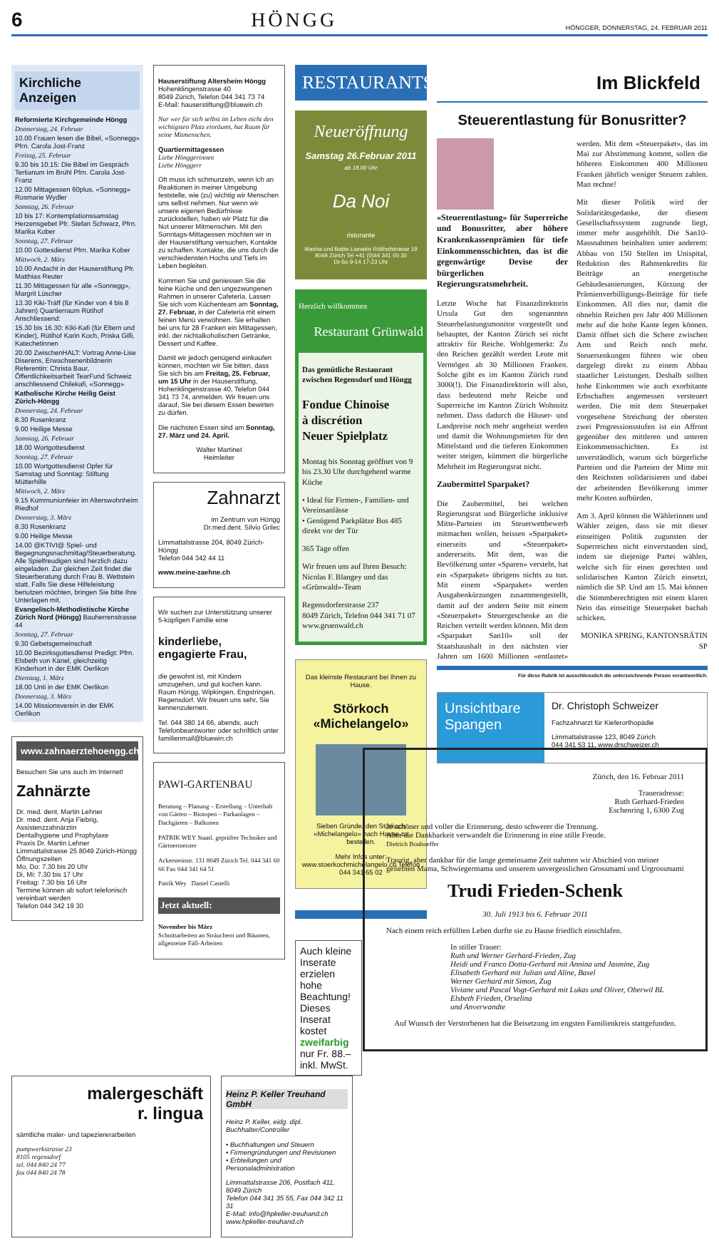6 HÖNGG HÖNGGER, DONNERSTAG, 24. FEBRUAR 2011
Kirchliche Anzeigen
Reformierte Kirchgemeinde Höngg
Donnerstag, 24. Februar
10.00 Frauen lesen die Bibel, «Sonnegg» Pfrn. Carola Jost-Franz
Freitag, 25. Februar
9.30 bis 10.15: Die Bibel im Gespräch Tertianum Im Brühl Pfrn. Carola Jost-Franz
12.00 Mittagessen 60plus, «Sonnegg» Rosmarie Wydler
Samstag, 26. Februar
10 bis 17: Kontemplationssamstag Herzensgebet Pfr. Stefan Schwarz, Pfrn. Marika Kober
Sonntag, 27. Februar
10.00 Gottesdienst Pfrn. Marika Kober
Mittwoch, 2. März
10.00 Andacht in der Hauserstiftung Pfr. Matthias Reuter
11.30 Mittagessen für alle «Sonnegg», Margrit Lüscher
13.30 Kiki-Träff (für Kinder von 4 bis 8 Jahren) Quartierraum Rütihof Anschliessend:
15.30 bis 16.30: Kiki-Kafi (für Eltern und Kinder), Rütihof Karin Koch, Priska Gilli, Katechetinnen
20.00 ZwischenHALT: Vortrag Anne-Lise Diserens, Erwachsenenbildnerin Referentin: Christa Baur, Öffentlichkeitsarbeit TearFund Schweiz anschliessend Chilekafi, «Sonnegg»
Katholische Kirche Heilig Geist Zürich-Höngg
Donnerstag, 24. Februar
8.30 Rosenkranz
9.00 Heilige Messe
Samstag, 26. Februar
18.00 Wortgottesdienst
Sonntag, 27. Februar
10.00 Wortgottesdienst Opfer für Samstag und Sonntag: Stiftung Mütterhilfe
Mittwoch, 2. März
9.15 Kommunionfeier im Alterswohnheim Riedhof
Donnerstag, 3. März
8.30 Rosenkranz
9.00 Heilige Messe
14.00 @KTIVI@ Spiel- und Begegnungsnachmittag/Steuerberatung. Alle Spielfreudigen sind herzlich dazu eingeladen. Zur gleichen Zeit findet die Steuerberatung durch Frau B. Wettstein statt. Falls Sie diese Hilfeleistung benutzen möchten, bringen Sie bitte Ihre Unterlagen mit.
Evangelisch-Methodistische Kirche Zürich Nord (Höngg) Bauherrenstrasse 44
Sonntag, 27. Februar
9.30 Gebetsgemeinschaft
10.00 Bezirksgottesdienst Predigt: Pfrn. Elsbeth von Känel, gleichzeitig Kinderhort in der EMK Oerlikon
Dienstag, 1. März
18.00 Unti in der EMK Oerlikon
Donnerstag, 3. März
14.00 Missionsverein in der EMK Oerlikon
www.zahnaerztehoengg.ch
Besuchen Sie uns auch im Internet!
Zahnärzte
Dr. med. dent. Martin Lehner
Dr. med. dent. Anja Fiebrig, Assistenzzahnärztin
Dentalhygiene und Prophylaxe
Praxis Dr. Martin Lehner Limmattalstrasse 25 8049 Zürich-Höngg
Öffnungszeiten
Mo, Do: 7.30 bis 20 Uhr
Di, Mi: 7.30 bis 17 Uhr
Freitag: 7.30 bis 16 Uhr
Termine können ab sofort telefonisch vereinbart werden
Telefon 044 342 19 30
Hauserstiftung Altersheim Höngg
Hohenklingenstrasse 40
8049 Zürich, Telefon 044 341 73 74
E-Mail: hauserstiftung@bluewin.ch
Nur wer für sich selbst im Leben nicht den wichtigsten Platz einräumt, hat Raum für seine Mitmenschen.
Quartiermittagessen
Liebe Hönggerinnen
Liebe Hönggerr
Oft muss ich schmunzeln, wenn ich an Reaktionen in meiner Umgebung feststelle, wie (zu) wichtig wir Menschen uns selbst nehmen. Nur wenn wir unsere eigenen Bedürfnisse zurückstellen, haben wir Platz für die Not unserer Mitmenschen. Mit den Sonntags-Mittagessen möchten wir in der Hauserstiftung versuchen, Kontakte zu schaffen. Kontakte, die uns durch die verschiedensten Hochs und Tiefs im Leben begleiten.
Kommen Sie und geniessen Sie die feine Küche und den ungezwungenen Rahmen in unserer Cafeteria. Lassen Sie sich vom Küchenteam am Sonntag, 27. Februar, in der Cafeteria mit einem feinen Menü verwöhnen. Sie erhalten bei uns für 28 Franken ein Mittagessen, inkl. der nichtalkoholischen Getränke, Dessert und Kaffee.
Damit wir jedoch genügend einkaufen können, möchten wir Sie bitten, dass Sie sich bis am Freitag, 25. Februar, um 15 Uhr in der Hauserstiftung, Hohenklingenstrasse 40, Telefon 044 341 73 74, anmelden. Wir freuen uns darauf, Sie bei diesem Essen bewirten zu dürfen.
Die nächsten Essen sind am Sonntag, 27. März und 24. April.
Walter Martinet
Heimleiter
Zahnarzt
im Zentrum von Höngg
Dr.med.dent. Silvio Grilec
Limmattalstrasse 204, 8049 Zürich-Höngg
Telefon 044 342 44 11
www.meine-zaehne.ch
Wir suchen zur Unterstützung unserer 5-köpfigen Familie eine
kinderliebe, engagierte Frau,
die gewohnt ist, mit Kindern umzugehen, und gut kochen kann. Raum Höngg, Wipkingen, Engstringen, Regensdorf. Wir freuen uns sehr, Sie kennenzulernen.
Tel. 044 380 14 66, abends, auch Telefonbeantworter oder schriftlich unter familienmail@bluewin.ch
PAWI-GARTENBAU
Beratung – Planung – Erstellung – Unterhalt von Gärten – Biotopen – Parkanlagen – Dachgärten – Balkonen
PATRIK WEY Staatl. geprüfter Techniker und Gärtnermeister
Ackersteinstr. 131 8049 Zürich Tel. 044 341 60 66 Fax 044 341 64 51
Patrik Wey Daniel Castelli
Jetzt aktuell:
November bis März
Schnittarbeiten an Sträuchern und Bäumen, allgemeine Fäll-Arbeiten
RESTAURANTS
Neueröffnung
Samstag 26.Februar 2011
ab 18.00 Uhr
Da Noi
ristorante
Marina und Babis Lianakis Rütihofstrasse 19
8049 Zürich Tel +41 (0)44 341 00 30
Di-So 9-14 17-23 Uhr
Herzlich willkommen
Restaurant Grünwald
Das gemütliche Restaurant zwischen Regensdorf und Höngg
Fondue Chinoise
à discrétion
Neuer Spielplatz
Montag bis Sonntag geöffnet von 9 bis 23.30 Uhr durchgehend warme Küche
• Ideal für Firmen-, Familien- und Vereinsanlässe
• Genügend Parkplätze Bus 485 direkt vor der Tür
365 Tage offen
Wir freuen uns auf Ihren Besuch: Nicolas F. Blangey und das «Grünwald»-Team
Regensdorferstrasse 237
8049 Zürich, Telefon 044 341 71 07
www.gruenwald.ch
Das kleinste Restaurant bei Ihnen zu Hause.
Störkoch «Michelangelo»
Sieben Gründe, den Störkoch «Michelangelo» nach Hause zu bestellen.
Mehr Infos unter: www.stoerkochmichelangelo.ch Telefon 044 341 65 02
Auch kleine Inserate erzielen hohe Beachtung!
Dieses Inserat kostet zweifarbig
nur Fr. 88.– inkl. MwSt.
Im Blickfeld
Steuerentlastung für Bonusritter?
«Steuerentlastung» für Superreiche und Bonusritter, aber höhere Krankenkassenprämien für tiefe Einkommensschichten, das ist die gegenwärtige Devise der bürgerlichen Regierungsratsmehrheit.
Letzte Woche hat Finanzdirektorin Ursula Gut den sogenannten Steuerbelastungsmonitor vorgestellt und behauptet, der Kanton Zürich sei nicht attraktiv für Reiche. Wohlgemerkt: Zu den Reichen gezählt werden Leute mit Vermögen ab 30 Millionen Franken. Solche gibt es im Kanton Zürich rund 3000(!). Die Finanzdirektorin will also, dass bedeutend mehr Reiche und Superreiche im Kanton Zürich Wohnsitz nehmen. Dass dadurch die Häuser- und Landpreise noch mehr angeheizt werden und damit die Wohnungsmieten für den Mittelstand und die tieferen Einkommen weiter steigen, kümmert die bürgerliche Mehrheit im Regierungsrat nicht.
Zaubermittel Sparpaket?
Die Zaubermittel, bei welchen Regierungsrat und Bürgerliche inklusive Mitte-Parteien im Steuerwettbewerb mitmachen wollen, heissen «Sparpaket» einerseits und «Steuerpaket» andererseits. Mit dem, was die Bevölkerung unter «Sparen» versteht, hat ein «Sparpaket» übrigens nichts zu tun. Mit einem «Sparpaket» werden Ausgabenkürzungen zusammengestellt, damit auf der andern Seite mit einem «Steuerpaket» Steuergeschenke an die Reichen verteilt werden können. Mit dem «Sparpaket San10» soll der Staatshaushalt in den nächsten vier Jahren um 1600 Millionen «entlastet» werden. Mit dem «Steuerpaket», das im Mai zur Abstimmung kommt, sollen die höheren Einkommen 400 Millionen Franken jährlich weniger Steuern zahlen. Man rechne!
Mit dieser Politik wird der Solidaritätsgedanke, der diesem Gesellschaftssystem zugrunde liegt, immer mehr ausgehöhlt. Die San10-Massnahmen beinhalten unter anderem: Abbau von 150 Stellen im Unispital, Reduktion des Rahmenkredits für Beiträge an energetische Gebäudesanierungen, Kürzung der Prämienverbilligungs-Beiträge für tiefe Einkommen. All dies nur, damit die ohnehin Reichen pro Jahr 400 Millionen mehr auf die hohe Kante legen können. Damit öffnet sich die Schere zwischen Arm und Reich noch mehr. Steuersenkungen führen wie oben dargelegt direkt zu einem Abbau staatlicher Leistungen. Deshalb sollten hohe Einkommen wie auch exorbitante Erbschaften angemessen versteuert werden. Die mit dem Steuerpaket vorgesehene Streichung der obersten zwei Progressionsstufen ist ein Affront gegenüber den mittleren und unteren Einkommensschichten. Es ist unverständlich, warum sich bürgerliche Parteien und die Parteien der Mitte mit den Reichsten solidarisieren und dabei der arbeitenden Bevölkerung immer mehr Kosten aufbürden.
Am 3. April können die Wählerinnen und Wähler zeigen, dass sie mit dieser einseitigen Politik zugunsten der Superreichen nicht einverstanden sind, indem sie diejenige Partei wählen, welche sich für einen gerechten und solidarischen Kanton Zürich einsetzt, nämlich die SP. Und am 15. Mai können die Stimmberechtigten mit einem klaren Nein das einseitige Steuerpaket bachab schicken.
MONIKA SPRING, KANTONSRÄTIN SP
Für diese Rubrik ist ausschliesslich die unterzeichnende Person verantwortlich.
Unsichtbare Spangen
Dr. Christoph Schweizer
Fachzahnarzt für Kieferorthopädie
Limmattalstrasse 123, 8049 Zürich
044 341 53 11, www.drschweizer.ch
malergeschäft
r. lingua
sämtliche maler- und tapeziererarbeiten
pumpwerkstrasse 23
8105 regensdorf
tel. 044 840 24 77
fax 044 840 24 78
Heinz P. Keller Treuhand GmbH
Heinz P. Keller, eidg. dipl. Buchhalter/Controller
• Buchhaltungen und Steuern
• Firmengründungen und Revisionen
• Erbteilungen und Personaladministration
Limmattalstrasse 206, Postfach 411, 8049 Zürich
Telefon 044 341 35 55, Fax 044 342 11 31
E-Mail: info@hpkeller-treuhand.ch
www.hpkeller-treuhand.ch
Zürich, den 16. Februar 2011
Traueradresse:
Ruth Gerhard-Frieden
Eschenring 1, 6300 Zug
Je schöner und voller die Erinnerung, desto schwerer die Trennung.
Aber die Dankbarkeit verwandelt die Erinnerung in eine stille Freude.
Dietrich Bonhoeffer
Traurig, aber dankbar für die lange gemeinsame Zeit nahmen wir Abschied von meiner geliebten Mama, Schwiegermama und unserem unvergesslichen Grossmami und Urgrossmami
Trudi Frieden-Schenk
30. Juli 1913 bis 6. Februar 2011
Nach einem reich erfüllten Leben durfte sie zu Hause friedlich einschlafen.
In stiller Trauer:
Ruth und Werner Gerhard-Frieden, Zug
Heidi und Franco Dotta-Gerhard mit Annina und Jasmine, Zug
Elisabeth Gerhard mit Julian und Aline, Basel
Werner Gerhard mit Simon, Zug
Viviane und Pascal Vogt-Gerhard mit Lukas und Oliver, Oberwil BL
Elsbeth Frieden, Orselina
und Anverwandte
Auf Wunsch der Verstorbenen hat die Beisetzung im engsten Familienkreis stattgefunden.